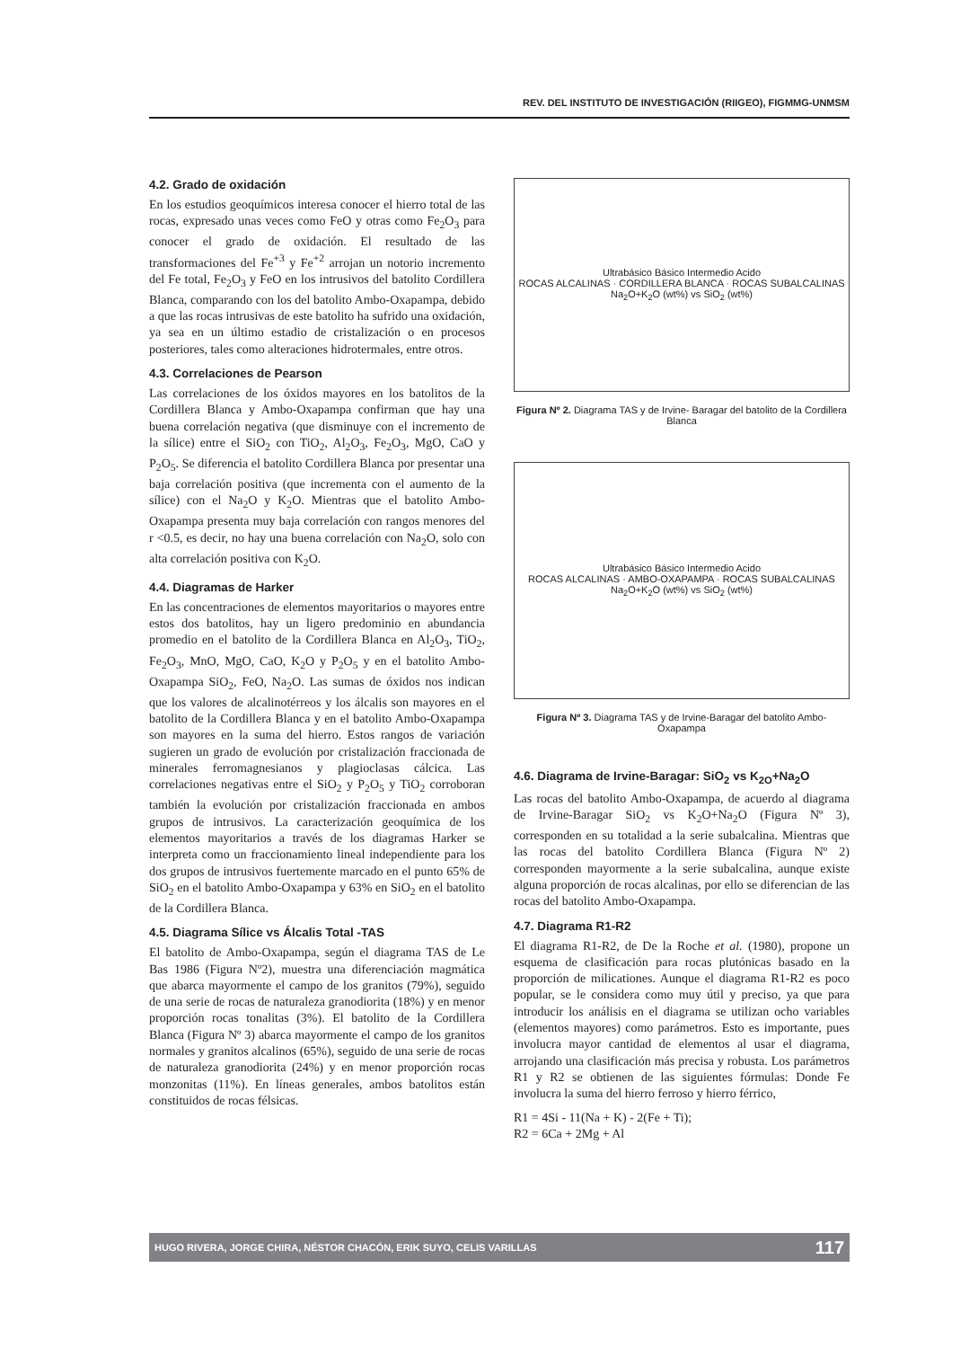REV. DEL INSTITUTO DE INVESTIGACIÓN (RIIGEO), FIGMMG-UNMSM
4.2. Grado de oxidación
En los estudios geoquímicos interesa conocer el hierro total de las rocas, expresado unas veces como FeO y otras como Fe<sub>2</sub>O<sub>3</sub> para conocer el grado de oxidación. El resultado de las transformaciones del Fe<sup>+3</sup> y Fe<sup>+2</sup> arrojan un notorio incremento del Fe total, Fe<sub>2</sub>O<sub>3</sub> y FeO en los intrusivos del batolito Cordillera Blanca, comparando con los del batolito Ambo-Oxapampa, debido a que las rocas intrusivas de este batolito ha sufrido una oxidación, ya sea en un último estadio de cristalización o en procesos posteriores, tales como alteraciones hidrotermales, entre otros.
4.3. Correlaciones de Pearson
Las correlaciones de los óxidos mayores en los batolitos de la Cordillera Blanca y Ambo-Oxapampa confirman que hay una buena correlación negativa (que disminuye con el incremento de la sílice) entre el SiO<sub>2</sub> con TiO<sub>2</sub>, Al<sub>2</sub>O<sub>3</sub>, Fe<sub>2</sub>O<sub>3</sub>, MgO, CaO y P<sub>2</sub>O<sub>5</sub>. Se diferencia el batolito Cordillera Blanca por presentar una baja correlación positiva (que incrementa con el aumento de la sílice) con el Na<sub>2</sub>O y K<sub>2</sub>O. Mientras que el batolito Ambo-Oxapampa presenta muy baja correlación con rangos menores del r <0.5, es decir, no hay una buena correlación con Na<sub>2</sub>O, solo con alta correlación positiva con K<sub>2</sub>O.
4.4. Diagramas de Harker
En las concentraciones de elementos mayoritarios o mayores entre estos dos batolitos, hay un ligero predominio en abundancia promedio en el batolito de la Cordillera Blanca en Al<sub>2</sub>O<sub>3</sub>, TiO<sub>2</sub>, Fe<sub>2</sub>O<sub>3</sub>, MnO, MgO, CaO, K<sub>2</sub>O y P<sub>2</sub>O<sub>5</sub> y en el batolito Ambo-Oxapampa SiO<sub>2</sub>, FeO, Na<sub>2</sub>O. Las sumas de óxidos nos indican que los valores de alcalinotérreos y los álcalis son mayores en el batolito de la Cordillera Blanca y en el batolito Ambo-Oxapampa son mayores en la suma del hierro. Estos rangos de variación sugieren un grado de evolución por cristalización fraccionada de minerales ferromagnesianos y plagioclasas cálcica. Las correlaciones negativas entre el SiO<sub>2</sub> y P<sub>2</sub>O<sub>5</sub> y TiO<sub>2</sub> corroboran también la evolución por cristalización fraccionada en ambos grupos de intrusivos. La caracterización geoquímica de los elementos mayoritarios a través de los diagramas Harker se interpreta como un fraccionamiento lineal independiente para los dos grupos de intrusivos fuertemente marcado en el punto 65% de SiO<sub>2</sub> en el batolito Ambo-Oxapampa y 63% en SiO<sub>2</sub> en el batolito de la Cordillera Blanca.
4.5. Diagrama Sílice vs Álcalis Total -TAS
El batolito de Ambo-Oxapampa, según el diagrama TAS de Le Bas 1986 (Figura Nº2), muestra una diferenciación magmática que abarca mayormente el campo de los granitos (79%), seguido de una serie de rocas de naturaleza granodiorita (18%) y en menor proporción rocas tonalitas (3%). El batolito de la Cordillera Blanca (Figura Nº 3) abarca mayormente el campo de los granitos normales y granitos alcalinos (65%), seguido de una serie de rocas de naturaleza granodiorita (24%) y en menor proporción rocas monzonitas (11%). En líneas generales, ambos batolitos están constituidos de rocas félsicas.
Ultrabásico Básico Intermedio Acido
ROCAS ALCALINAS · CORDILLERA BLANCA · ROCAS SUBALCALINAS
Na<sub>2</sub>O+K<sub>2</sub>O (wt%) vs SiO<sub>2</sub> (wt%)
Figura Nº 2. Diagrama TAS y de Irvine- Baragar del batolito de la Cordillera Blanca
Ultrabásico Básico Intermedio Acido
ROCAS ALCALINAS · AMBO-OXAPAMPA · ROCAS SUBALCALINAS
Na<sub>2</sub>O+K<sub>2</sub>O (wt%) vs SiO<sub>2</sub> (wt%)
Figura Nº 3. Diagrama TAS y de Irvine-Baragar del batolito Ambo-Oxapampa
4.6. Diagrama de Irvine-Baragar: SiO<sub>2</sub> vs K<sub>2O</sub>+Na<sub>2</sub>O
Las rocas del batolito Ambo-Oxapampa, de acuerdo al diagrama de Irvine-Baragar SiO<sub>2</sub> vs K<sub>2</sub>O+Na<sub>2</sub>O (Figura Nº 3), corresponden en su totalidad a la serie subalcalina. Mientras que las rocas del batolito Cordillera Blanca (Figura Nº 2) corresponden mayormente a la serie subalcalina, aunque existe alguna proporción de rocas alcalinas, por ello se diferencian de las rocas del batolito Ambo-Oxapampa.
4.7. Diagrama R1-R2
El diagrama R1-R2, de De la Roche et al. (1980), propone un esquema de clasificación para rocas plutónicas basado en la proporción de milicationes. Aunque el diagrama R1-R2 es poco popular, se le considera como muy útil y preciso, ya que para introducir los análisis en el diagrama se utilizan ocho variables (elementos mayores) como parámetros. Esto es importante, pues involucra mayor cantidad de elementos al usar el diagrama, arrojando una clasificación más precisa y robusta. Los parámetros R1 y R2 se obtienen de las siguientes fórmulas: Donde Fe involucra la suma del hierro ferroso y hierro férrico,
R1 = 4Si - 11(Na + K) - 2(Fe + Ti);
R2 = 6Ca + 2Mg + Al
HUGO RIVERA, JORGE CHIRA, NÉSTOR CHACÓN, ERIK SUYO, CELIS VARILLAS 117